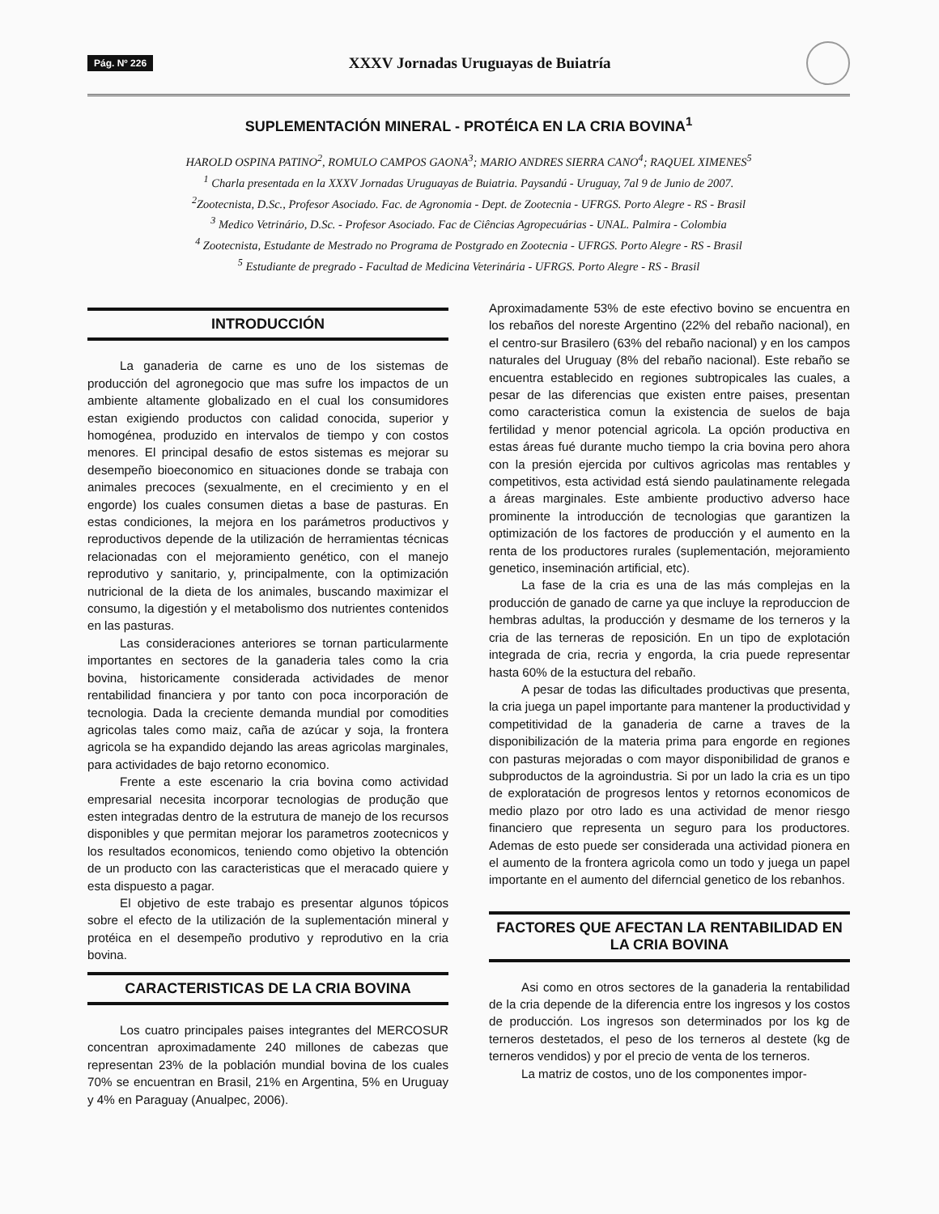Pág. Nº 226 XXXV Jornadas Uruguayas de Buiatría
SUPLEMENTACIÓN MINERAL - PROTÉICA EN LA CRIA BOVINA<sup>1</sup>
HAROLD OSPINA PATINO<sup>2</sup>, ROMULO CAMPOS GAONA<sup>3</sup>; MARIO ANDRES SIERRA CANO<sup>4</sup>; RAQUEL XIMENES<sup>5</sup>
<sup>1</sup> Charla presentada en la XXXV Jornadas Uruguayas de Buiatria. Paysandú - Uruguay, 7al 9 de Junio de 2007.
<sup>2</sup> Zootecnista, D.Sc., Profesor Asociado. Fac. de Agronomia - Dept. de Zootecnia - UFRGS. Porto Alegre - RS - Brasil
<sup>3</sup> Medico Vetrinário, D.Sc. - Profesor Asociado. Fac de Ciências Agropecuárias - UNAL. Palmira - Colombia
<sup>4</sup> Zootecnista, Estudante de Mestrado no Programa de Postgrado en Zootecnia - UFRGS. Porto Alegre - RS - Brasil
<sup>5</sup> Estudiante de pregrado - Facultad de Medicina Veterinária - UFRGS. Porto Alegre - RS - Brasil
INTRODUCCIÓN
La ganaderia de carne es uno de los sistemas de producción del agronegocio que mas sufre los impactos de un ambiente altamente globalizado en el cual los consumidores estan exigiendo productos con calidad conocida, superior y homogénea, produzido en intervalos de tiempo y con costos menores. El principal desafio de estos sistemas es mejorar su desempeño bioeconomico en situaciones donde se trabaja con animales precoces (sexualmente, en el crecimiento y en el engorde) los cuales consumen dietas a base de pasturas. En estas condiciones, la mejora en los parámetros productivos y reproductivos depende de la utilización de herramientas técnicas relacionadas con el mejoramiento genético, con el manejo reprodutivo y sanitario, y, principalmente, con la optimización nutricional de la dieta de los animales, buscando maximizar el consumo, la digestión y el metabolismo dos nutrientes contenidos en las pasturas.
Las consideraciones anteriores se tornan particularmente importantes en sectores de la ganaderia tales como la cria bovina, historicamente considerada actividades de menor rentabilidad financiera y por tanto con poca incorporación de tecnologia. Dada la creciente demanda mundial por comodities agricolas tales como maiz, caña de azúcar y soja, la frontera agricola se ha expandido dejando las areas agricolas marginales, para actividades de bajo retorno economico.
Frente a este escenario la cria bovina como actividad empresarial necesita incorporar tecnologias de produção que esten integradas dentro de la estrutura de manejo de los recursos disponibles y que permitan mejorar los parametros zootecnicos y los resultados economicos, teniendo como objetivo la obtención de un producto con las caracteristicas que el meracado quiere y esta dispuesto a pagar.
El objetivo de este trabajo es presentar algunos tópicos sobre el efecto de la utilización de la suplementación mineral y protéica en el desempeño produtivo y reprodutivo en la cria bovina.
CARACTERISTICAS DE LA CRIA BOVINA
Los cuatro principales paises integrantes del MERCOSUR concentran aproximadamente 240 millones de cabezas que representan 23% de la población mundial bovina de los cuales 70% se encuentran en Brasil, 21% en Argentina, 5% en Uruguay y 4% en Paraguay (Anualpec, 2006).
Aproximadamente 53% de este efectivo bovino se encuentra en los rebaños del noreste Argentino (22% del rebaño nacional), en el centro-sur Brasilero (63% del rebaño nacional) y en los campos naturales del Uruguay (8% del rebaño nacional). Este rebaño se encuentra establecido en regiones subtropicales las cuales, a pesar de las diferencias que existen entre paises, presentan como caracteristica comun la existencia de suelos de baja fertilidad y menor potencial agricola. La opción productiva en estas áreas fué durante mucho tiempo la cria bovina pero ahora con la presión ejercida por cultivos agricolas mas rentables y competitivos, esta actividad está siendo paulatinamente relegada a áreas marginales. Este ambiente productivo adverso hace prominente la introducción de tecnologias que garantizen la optimización de los factores de producción y el aumento en la renta de los productores rurales (suplementación, mejoramiento genetico, inseminación artificial, etc).
La fase de la cria es una de las más complejas en la producción de ganado de carne ya que incluye la reproduccion de hembras adultas, la producción y desmame de los terneros y la cria de las terneras de reposición. En un tipo de explotación integrada de cria, recria y engorda, la cria puede representar hasta 60% de la estuctura del rebaño.
A pesar de todas las dificultades productivas que presenta, la cria juega un papel importante para mantener la productividad y competitividad de la ganaderia de carne a traves de la disponibilización de la materia prima para engorde en regiones con pasturas mejoradas o com mayor disponibilidad de granos e subproductos de la agroindustria. Si por un lado la cria es un tipo de exploratación de progresos lentos y retornos economicos de medio plazo por otro lado es una actividad de menor riesgo financiero que representa un seguro para los productores. Ademas de esto puede ser considerada una actividad pionera en el aumento de la frontera agricola como un todo y juega un papel importante en el aumento del diferncial genetico de los rebanhos.
FACTORES QUE AFECTAN LA RENTABILIDAD EN LA CRIA BOVINA
Asi como en otros sectores de la ganaderia la rentabilidad de la cria depende de la diferencia entre los ingresos y los costos de producción. Los ingresos son determinados por los kg de terneros destetados, el peso de los terneros al destete (kg de terneros vendidos) y por el precio de venta de los terneros.
La matriz de costos, uno de los componentes impor-